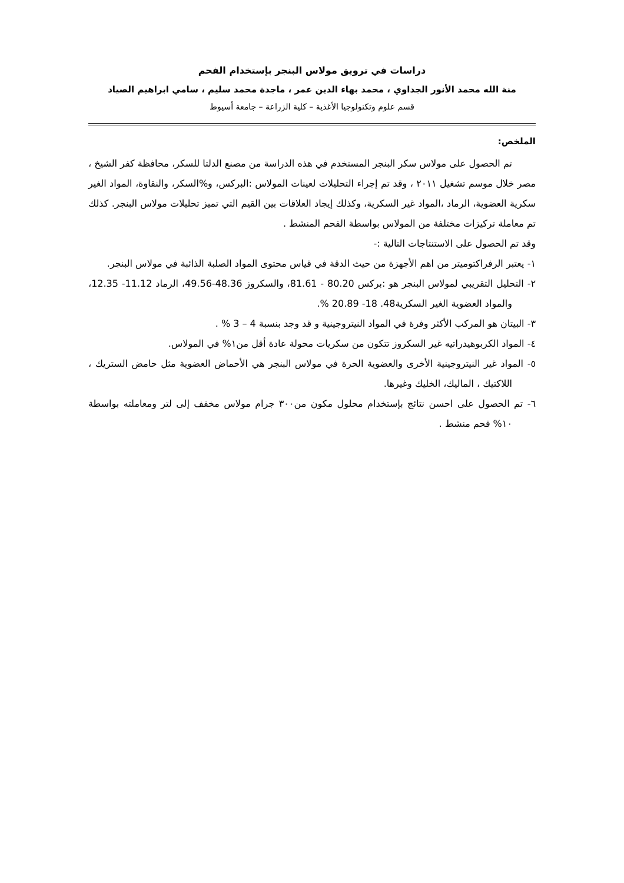دراسات في ترويق مولاس البنجر بإستخدام الفحم
منة الله محمد الأنور الجداوي ، محمد بهاء الدين عمر ، ماجدة محمد سليم ، سامي ابراهيم الصياد
قسم علوم وتكنولوجيا الأغذية – كلية الزراعة – جامعة أسيوط
الملخص:
تم الحصول على مولاس سكر البنجر المستخدم في هذه الدراسة من مصنع الدلتا للسكر، محافظة كفر الشيخ ، مصر خلال موسم تشغيل ٢٠١١ ، وقد تم إجراء التحليلات لعينات المولاس :البركس، و%السكر، والنقاوة، المواد الغير سكرية العضوية، الرماد ،المواد غير السكرية، وكذلك إيجاد العلاقات بين القيم التي تميز تحليلات مولاس البنجر. كذلك تم معاملة تركيزات مختلفة من المولاس بواسطة الفحم المنشط .
وقد تم الحصول على الاستنتاجات التالية :-
١- يعتبر الرفراكتوميتر من اهم الأجهزة من حيث الدقة في قياس محتوى المواد الصلبة الذائبة في مولاس البنجر.
٢- التحليل التقريبي لمولاس البنجر هو :بركس 80.20 - 81.61، والسكروز 48.36-49.56، الرماد 11.12- 12.35، والمواد العضوية الغير السكرية48. 18- 20.89 %.
٣- البيتان هو المركب الأكثر وفرة في المواد النيتروجينية و قد وجد بنسبة 4 – 3 % .
٤- المواد الكربوهيدراتيه غير السكروز تتكون من سكريات محولة عادة أقل من١% في المولاس.
٥- المواد غير النيتروجينية الأخرى والعضوية الحرة في مولاس البنجر هي الأحماض العضوية مثل حامض الستريك ، اللاكتيك ، الماليك، الخليك وغيرها.
٦- تم الحصول على احسن نتائج بإستخدام محلول مكون من٣٠٠ جرام مولاس مخفف إلى لتر ومعاملته بواسطة ١٠% فحم منشط .